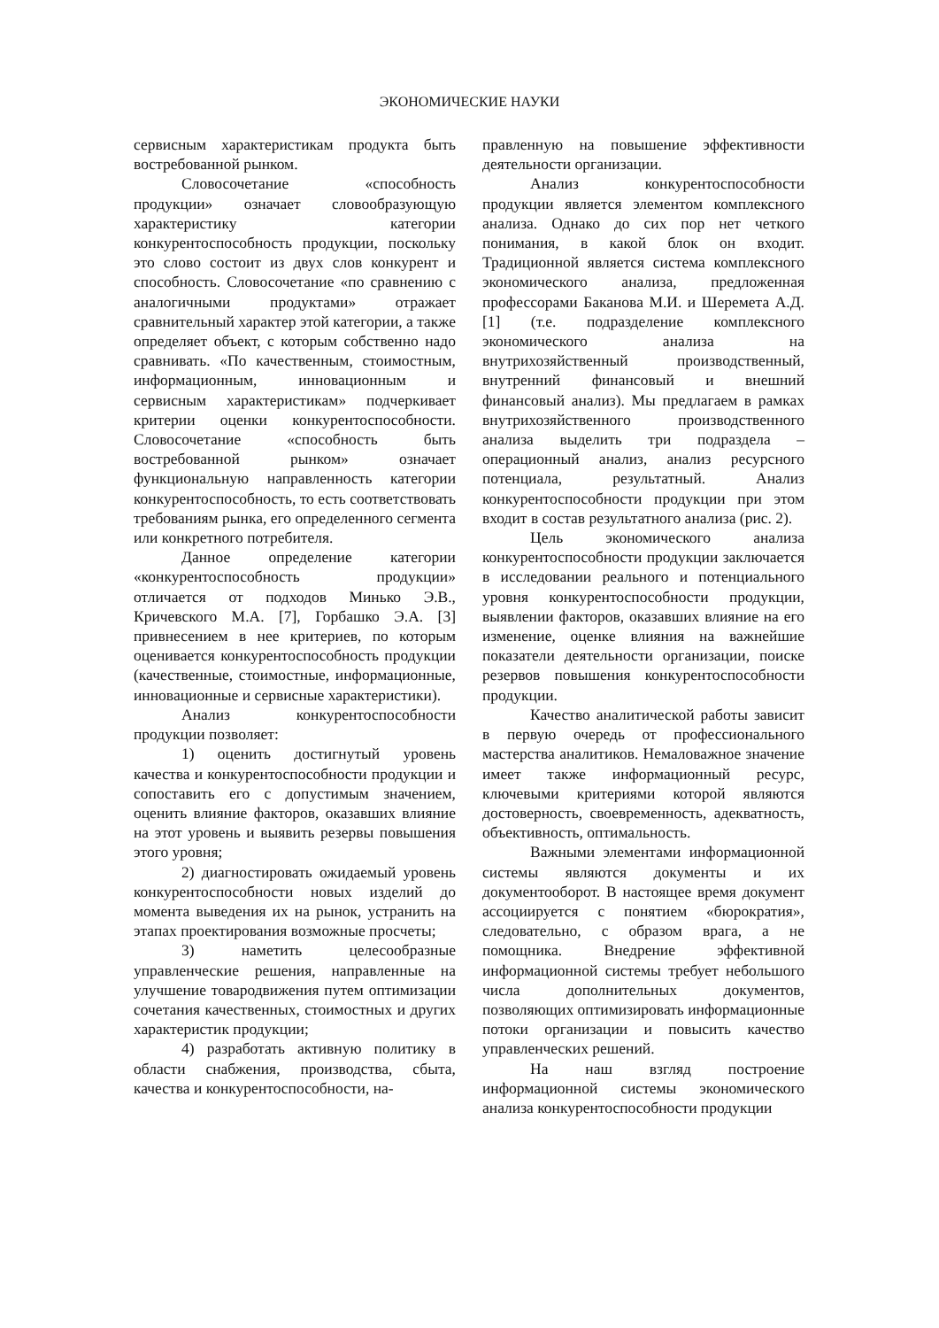ЭКОНОМИЧЕСКИЕ НАУКИ
сервисным характеристикам продукта быть востребованной рынком.
Словосочетание «способность продукции» означает словообразующую характеристику категории конкурентоспособность продукции, поскольку это слово состоит из двух слов конкурент и способность. Словосочетание «по сравнению с аналогичными продуктами» отражает сравнительный характер этой категории, а также определяет объект, с которым собственно надо сравнивать. «По качественным, стоимостным, информационным, инновационным и сервисным характеристикам» подчеркивает критерии оценки конкурентоспособности. Словосочетание «способность быть востребованной рынком» означает функциональную направленность категории конкурентоспособность, то есть соответствовать требованиям рынка, его определенного сегмента или конкретного потребителя.
Данное определение категории «конкурентоспособность продукции» отличается от подходов Минько Э.В., Кричевского М.А. [7], Горбашко Э.А. [3] привнесением в нее критериев, по которым оценивается конкурентоспособность продукции (качественные, стоимостные, информационные, инновационные и сервисные характеристики).
Анализ конкурентоспособности продукции позволяет:
1) оценить достигнутый уровень качества и конкурентоспособности продукции и сопоставить его с допустимым значением, оценить влияние факторов, оказавших влияние на этот уровень и выявить резервы повышения этого уровня;
2) диагностировать ожидаемый уровень конкурентоспособности новых изделий до момента выведения их на рынок, устранить на этапах проектирования возможные просчеты;
3) наметить целесообразные управленческие решения, направленные на улучшение товародвижения путем оптимизации сочетания качественных, стоимостных и других характеристик продукции;
4) разработать активную политику в области снабжения, производства, сбыта, качества и конкурентоспособности, на-
правленную на повышение эффективности деятельности организации.
Анализ конкурентоспособности продукции является элементом комплексного анализа. Однако до сих пор нет четкого понимания, в какой блок он входит. Традиционной является система комплексного экономического анализа, предложенная профессорами Баканова М.И. и Шеремета А.Д. [1] (т.е. подразделение комплексного экономического анализа на внутрихозяйственный производственный, внутренний финансовый и внешний финансовый анализ). Мы предлагаем в рамках внутрихозяйственного производственного анализа выделить три подраздела – операционный анализ, анализ ресурсного потенциала, результатный. Анализ конкурентоспособности продукции при этом входит в состав результатного анализа (рис. 2).
Цель экономического анализа конкурентоспособности продукции заключается в исследовании реального и потенциального уровня конкурентоспособности продукции, выявлении факторов, оказавших влияние на его изменение, оценке влияния на важнейшие показатели деятельности организации, поиске резервов повышения конкурентоспособности продукции.
Качество аналитической работы зависит в первую очередь от профессионального мастерства аналитиков. Немаловажное значение имеет также информационный ресурс, ключевыми критериями которой являются достоверность, своевременность, адекватность, объективность, оптимальность.
Важными элементами информационной системы являются документы и их документооборот. В настоящее время документ ассоциируется с понятием «бюрократия», следовательно, с образом врага, а не помощника. Внедрение эффективной информационной системы требует небольшого числа дополнительных документов, позволяющих оптимизировать информационные потоки организации и повысить качество управленческих решений.
На наш взгляд построение информационной системы экономического анализа конкурентоспособности продукции